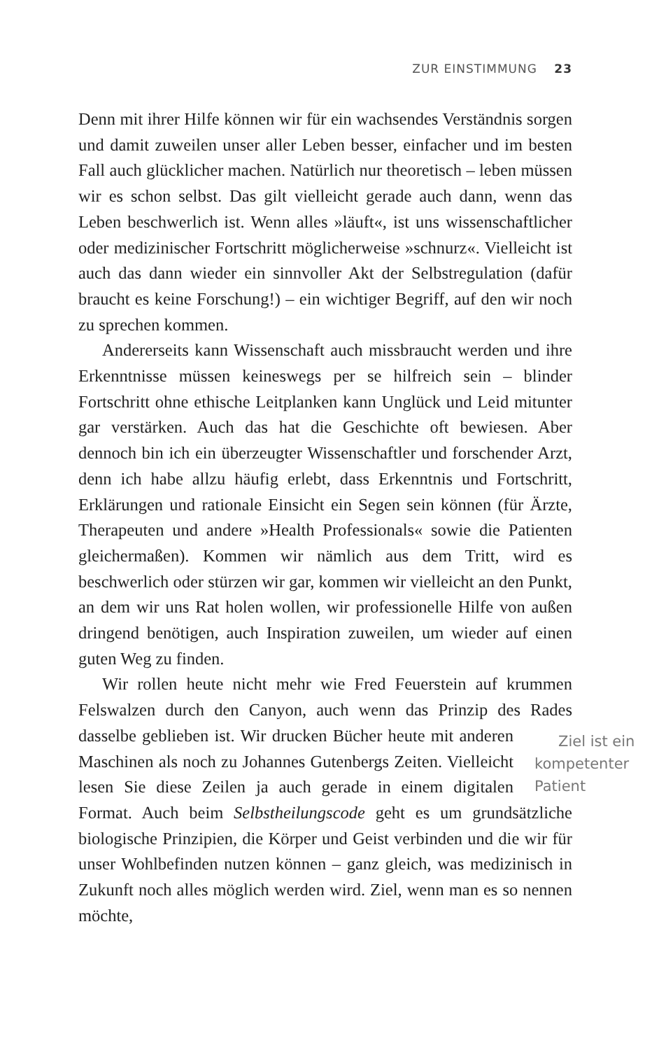ZUR EINSTIMMUNG 23
Denn mit ihrer Hilfe können wir für ein wachsendes Verständnis sorgen und damit zuweilen unser aller Leben besser, einfacher und im besten Fall auch glücklicher machen. Natürlich nur theoretisch – leben müssen wir es schon selbst. Das gilt vielleicht gerade auch dann, wenn das Leben beschwerlich ist. Wenn alles »läuft«, ist uns wissenschaftlicher oder medizinischer Fortschritt möglicherweise »schnurz«. Vielleicht ist auch das dann wieder ein sinnvoller Akt der Selbstregulation (dafür braucht es keine Forschung!) – ein wichtiger Begriff, auf den wir noch zu sprechen kommen.
Andererseits kann Wissenschaft auch missbraucht werden und ihre Erkenntnisse müssen keineswegs per se hilfreich sein – blinder Fortschritt ohne ethische Leitplanken kann Unglück und Leid mitunter gar verstärken. Auch das hat die Geschichte oft bewiesen. Aber dennoch bin ich ein überzeugter Wissenschaftler und forschender Arzt, denn ich habe allzu häufig erlebt, dass Erkenntnis und Fortschritt, Erklärungen und rationale Einsicht ein Segen sein können (für Ärzte, Therapeuten und andere »Health Professionals« sowie die Patienten gleichermaßen). Kommen wir nämlich aus dem Tritt, wird es beschwerlich oder stürzen wir gar, kommen wir vielleicht an den Punkt, an dem wir uns Rat holen wollen, wir professionelle Hilfe von außen dringend benötigen, auch Inspiration zuweilen, um wieder auf einen guten Weg zu finden.
Wir rollen heute nicht mehr wie Fred Feuerstein auf krummen Felswalzen durch den Canyon, auch wenn das Prinzip des Rades Ziel ist ein kompetenter Patient dasselbe geblieben ist. Wir drucken Bücher heute mit anderen Maschinen als noch zu Johannes Gutenbergs Zeiten. Vielleicht lesen Sie diese Zeilen ja auch gerade in einem digitalen Format. Auch beim Selbstheilungscode geht es um grundsätzliche biologische Prinzipien, die Körper und Geist verbinden und die wir für unser Wohlbefinden nutzen können – ganz gleich, was medizinisch in Zukunft noch alles möglich werden wird. Ziel, wenn man es so nennen möchte,